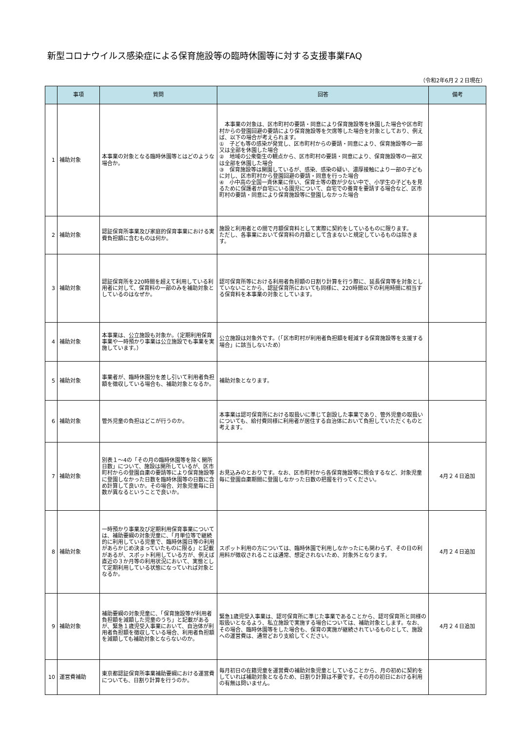新型コロナウイルス感染症による保育施設等の臨時休園等に対する支援事業FAQ
（令和2年6月２２日現在）
| | 事項 | 質問 | 回答 | 備考 |
| --- | --- | --- | --- | --- |
| 1 | 補助対象 | 本事業の対象となる臨時休園等とはどのような場合か。 | 本事業の対象は、区市町村の要請・同意により保育施設等を休園した場合や区市町村からの登園回避の要請により保育施設等を欠席等した場合を対象としており、例えば、以下の場合が考えられます。 ① 子ども等の感染が発覚し、区市町村からの要請・同意により、保育施設等の一部又は全部を休園した場合 ② 地域の公衆衛生の観点から、区市町村の要請・同意により、保育施設等の一部又は全部を休園した場合 ③ 保育施設等は開園しているが、感染、感染の疑い、濃厚接触により一部の子どもに対し、区市町村から登園回避の要請・同意を行った場合 ④ 小中高の全国一斉休業に伴い、保育士等の数が少ない中で、小学生の子どもを見るために保護者が自宅にいる園児について、自宅での養育を要請する場合など、区市町村の要請・同意により保育施設等に登園しなかった場合 | |
| 2 | 補助対象 | 認証保育所事業及び家庭的保育事業における実費負担額に含むものは何か。 | 施設と利用者との間で月額保育料として実際に契約をしているものに限ります。 ただし、各事業において保育料の月額として含まないと規定しているものは除きます。 | |
| 3 | 補助対象 | 認証保育所を220時間を超えて利用している利用者に対して、保育料の一部のみを補助対象としているのはなぜか。 | 認可保育所等における利用者負担額の日割り計算を行う際に、延長保育等を対象としていないことから、認証保育所においても同様に、220時間以下の利用時間に相当する保育料を本事業の対象としています。 | |
| 4 | 補助対象 | 本事業は、公立施設も対象か。（定期利用保育事業や一時預かり事業は公立施設でも事業を実施しています。） | 公立施設は対象外です。（「区市町村が利用者負担額を軽減する保育施設等を支援する場合」に該当しないため） | |
| 5 | 補助対象 | 事業者が、臨時休園分を差し引いて利用者負担額を徴収している場合も、補助対象となるか。 | 補助対象となります。 | |
| 6 | 補助対象 | 管外児童の負担はどこが行うのか。 | 本事業は認可保育所における取扱いに準じて創設した事業であり、管外児童の取扱いについても、給付費同様に利用者が居住する自治体において負担していただくものと考えます。 | |
| 7 | 補助対象 | 別表１～4の「その月の臨時休園等を除く開所日数」について、施設は開所しているが、区市町村からの登園自粛の要請等により保育施設等に登園しなかった日数を臨時休園等の日数に含め計算して良いか。その場合、対象児童毎に日数が異なるということで良いか。 | お見込みのとおりです。なお、区市町村から各保育施設等に照会するなど、対象児童毎に登園自粛期間に登園しなかった日数の把握を行ってください。 | 4月２４日追加 |
| 8 | 補助対象 | 一時預かり事業及び定期利用保育事業については、補助要綱の対象児童に、「月単位等で継続的に利用している児童で、臨時休園日等の利用があらかじめ決まっていたものに限る」と記載があるが、スポット利用している方が、例えば直近の３か月等の利用状況において、実態として定期利用している状態になっていれば対象となるか。 | スポット利用の方については、臨時休園で利用しなかったにも関わらず、その日の利用料が徴収されることは通常、想定されないため、対象外となります。 | 4月２４日追加 |
| 9 | 補助対象 | 補助要綱の対象児童に、「保育施設等が利用者負担額を減額した児童のうち」と記載があるが、緊急１歳児受入事業において、自治体が利用者負担額を徴収している場合、利用者負担額を減額しても補助対象とならないのか。 | 緊急1歳児受入事業は、認可保育所に準じた事業であることから、認可保育所と同様の取扱いとなるよう、私立施設で実施する場合については、補助対象とします。なお、その場合、臨時休園等をした場合も、保育の実施が継続されているものとして、施設への運営費は、通常どおり支給してください。 | 4月２４日追加 |
| 10 | 運営費補助 | 東京都認証保育所事業補助要綱における運営費についても、日割り計算を行うのか。 | 毎月初日の在籍児童を運営費の補助対象児童としていることから、月の初めに契約をしていれば補助対象となるため、日割り計算は不要です。その月の初日における利用の有無は問いません。 | |